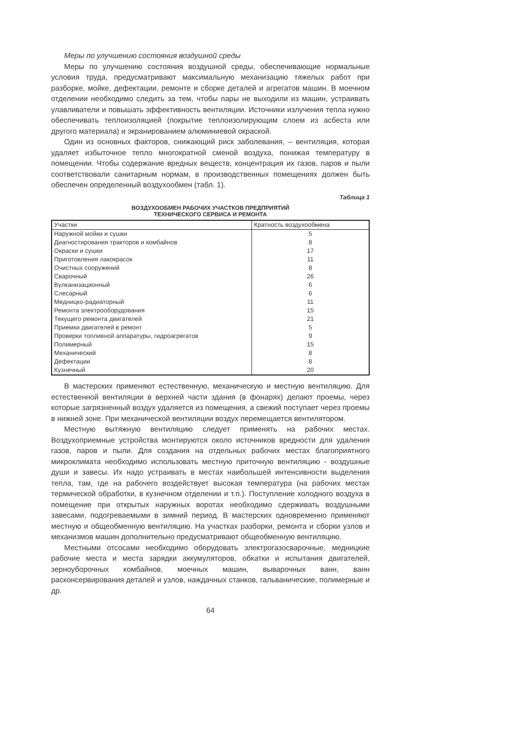Меры по улучшению состояния воздушной среды
Меры по улучшению состояния воздушной среды, обеспечивающие нормальные условия труда, предусматривают максимальную механизацию тяжелых работ при разборке, мойке, дефектации, ремонте и сборке деталей и агрегатов машин. В моечном отделении необходимо следить за тем, чтобы пары не выходили из машин, устраивать улавливатели и повышать эффективность вентиляции. Источники излучения тепла нужно обеспечивать теплоизоляцией (покрытие теплоизолирующим слоем из асбеста или другого материала) и экранированием алюминиевой окраской.
Один из основных факторов, снижающий риск заболевания, – вентиляция, которая удаляет избыточное тепло многократной сменой воздуха, понижая температуру в помещении. Чтобы содержание вредных веществ, концентрация их газов, паров и пыли соответствовали санитарным нормам, в производственных помещениях должен быть обеспечен определенный воздухообмен (табл. 1).
Таблица 1
ВОЗДУХООБМЕН РАБОЧИХ УЧАСТКОВ ПРЕДПРИЯТИЙ
ТЕХНИЧЕСКОГО СЕРВИСА И РЕМОНТА
| Участки | Кратность воздухообмена |
| --- | --- |
| Наружной мойки и сушки | 5 |
| Диагностирования тракторов и комбайнов | 8 |
| Окраски и сушки | 17 |
| Приготовления лакокрасок | 11 |
| Очистных сооружений | 8 |
| Сварочный | 26 |
| Вулканизационный | 6 |
| Слесарный | 6 |
| Медницко-радиаторный | 11 |
| Ремонта электрооборудования | 15 |
| Текущего ремонта двигателей | 21 |
| Приемки двигателей в ремонт | 5 |
| Проверки топливной аппаратуры, гидроагрегатов | 9 |
| Полимерный | 15 |
| Механический | 8 |
| Дефектации | 8 |
| Кузнечный | 20 |
В мастерских применяют естественную, механическую и местную вентиляцию. Для естественной вентиляции в верхней части здания (в фонарях) делают проемы, через которые загрязненный воздух удаляется из помещения, а свежий поступает через проемы в нижней зоне. При механической вентиляции воздух перемещается вентилятором.
Местную вытяжную вентиляцию следует применять на рабочих местах. Воздухоприемные устройства монтируются около источников вредности для удаления газов, паров и пыли. Для создания на отдельных рабочих местах благоприятного микроклимата необходимо использовать местную приточную вентиляцию - воздушные души и завесы. Их надо устраивать в местах наибольшей интенсивности выделения тепла, там, где на рабочего воздействует высокая температура (на рабочих местах термической обработки, в кузнечном отделении и т.п.). Поступление холодного воздуха в помещение при открытых наружных воротах необходимо сдерживать воздушными завесами, подогреваемыми в зимний период. В мастерских одновременно применяют местную и общеобменную вентиляцию. На участках разборки, ремонта и сборки узлов и механизмов машин дополнительно предусматривают общеобменную вентиляцию.
Местными отсосами необходимо оборудовать электрогазосварочные, медницкие рабочие места и места зарядки аккумуляторов, обкатки и испытания двигателей, зерноуборочных комбайнов, моечных машин, выварочных ванн, ванн расконсервирования деталей и узлов, наждачных станков, гальванические, полимерные и др.
64